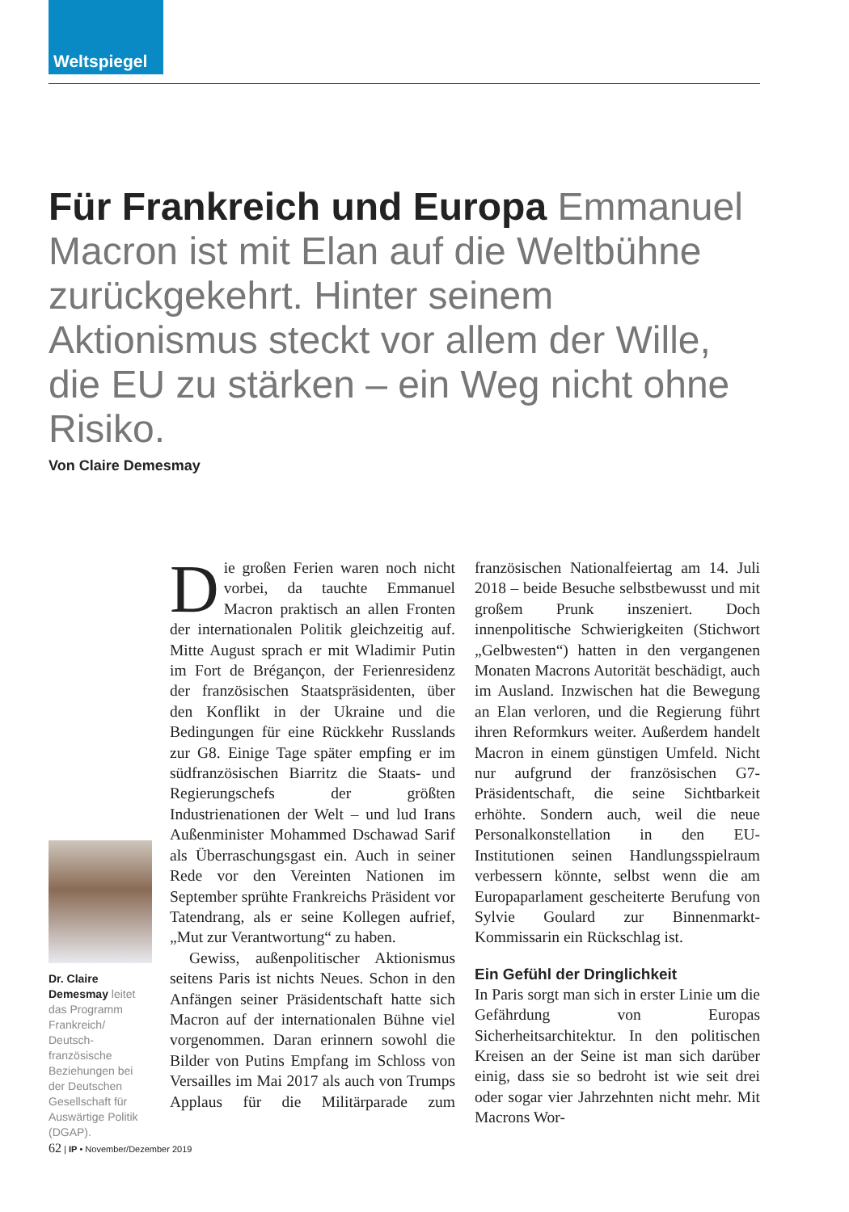Weltspiegel
Für Frankreich und Europa Emmanuel Macron ist mit Elan auf die Weltbühne zurückgekehrt. Hinter seinem Aktionismus steckt vor allem der Wille, die EU zu stärken – ein Weg nicht ohne Risiko.
Von Claire Demesmay
Dr. Claire Demesmay leitet das Programm Frankreich/ Deutsch-französische Beziehungen bei der Deutschen Gesellschaft für Auswärtige Politik (DGAP).
Die großen Ferien waren noch nicht vorbei, da tauchte Emmanuel Macron praktisch an allen Fronten der internationalen Politik gleichzeitig auf. Mitte August sprach er mit Wladimir Putin im Fort de Brégançon, der Ferienresidenz der französischen Staatspräsidenten, über den Konflikt in der Ukraine und die Bedingungen für eine Rückkehr Russlands zur G8. Einige Tage später empfing er im südfranzösischen Biarritz die Staats- und Regierungschefs der größten Industrienationen der Welt – und lud Irans Außenminister Mohammed Dschawad Sarif als Überraschungsgast ein. Auch in seiner Rede vor den Vereinten Nationen im September sprühte Frankreichs Präsident vor Tatendrang, als er seine Kollegen aufrief, „Mut zur Verantwortung“ zu haben.
Gewiss, außenpolitischer Aktionismus seitens Paris ist nichts Neues. Schon in den Anfängen seiner Präsidentschaft hatte sich Macron auf der internationalen Bühne viel vorgenommen. Daran erinnern sowohl die Bilder von Putins Empfang im Schloss von Versailles im Mai 2017 als auch von Trumps Applaus für die Militärparade zum französischen Nationalfeiertag am 14. Juli 2018 – beide Besuche selbstbewusst und mit großem Prunk inszeniert. Doch innenpolitische Schwierigkeiten (Stichwort „Gelbwesten“) hatten in den vergangenen Monaten Macrons Autorität beschädigt, auch im Ausland. Inzwischen hat die Bewegung an Elan verloren, und die Regierung führt ihren Reformkurs weiter. Außerdem handelt Macron in einem günstigen Umfeld. Nicht nur aufgrund der französischen G7-Präsidentschaft, die seine Sichtbarkeit erhöhte. Sondern auch, weil die neue Personalkonstellation in den EU-Institutionen seinen Handlungsspielraum verbessern könnte, selbst wenn die am Europaparlament gescheiterte Berufung von Sylvie Goulard zur Binnenmarkt-Kommissarin ein Rückschlag ist.
Ein Gefühl der Dringlichkeit
In Paris sorgt man sich in erster Linie um die Gefährdung von Europas Sicherheitsarchitektur. In den politischen Kreisen an der Seine ist man sich darüber einig, dass sie so bedroht ist wie seit drei oder sogar vier Jahrzehnten nicht mehr. Mit Macrons Wor-
62 | IP • November/Dezember 2019